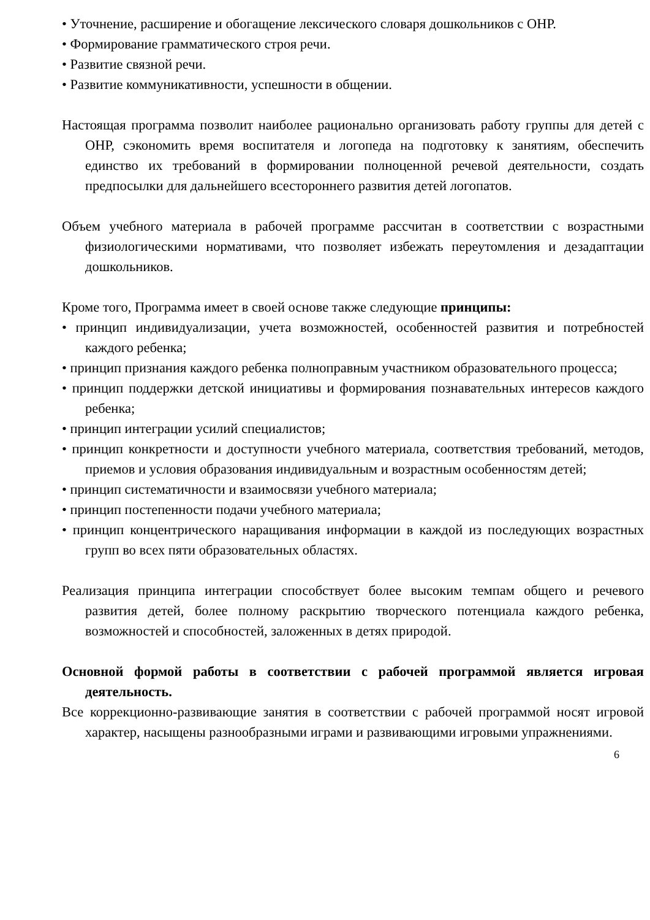• Уточнение, расширение и обогащение лексического словаря дошкольников с ОНР.
• Формирование грамматического строя речи.
• Развитие связной речи.
• Развитие коммуникативности, успешности в общении.
Настоящая программа позволит наиболее рационально организовать работу группы для детей с ОНР, сэкономить время воспитателя и логопеда на подготовку к занятиям, обеспечить единство их требований в формировании полноценной речевой деятельности, создать предпосылки для дальнейшего всестороннего развития детей логопатов.
Объем учебного материала в рабочей программе рассчитан в соответствии с возрастными физиологическими нормативами, что позволяет избежать переутомления и дезадаптации дошкольников.
Кроме того, Программа имеет в своей основе также следующие принципы:
• принцип индивидуализации, учета возможностей, особенностей развития и потребностей каждого ребенка;
• принцип признания каждого ребенка полноправным участником образовательного процесса;
• принцип поддержки детской инициативы и формирования познавательных интересов каждого ребенка;
• принцип интеграции усилий специалистов;
• принцип конкретности и доступности учебного материала, соответствия требований, методов, приемов и условия образования индивидуальным и возрастным особенностям детей;
• принцип систематичности и взаимосвязи учебного материала;
• принцип постепенности подачи учебного материала;
• принцип концентрического наращивания информации в каждой из последующих возрастных групп во всех пяти образовательных областях.
Реализация принципа интеграции способствует более высоким темпам общего и речевого развития детей, более полному раскрытию творческого потенциала каждого ребенка, возможностей и способностей, заложенных в детях природой.
Основной формой работы в соответствии с рабочей программой является игровая деятельность.
Все коррекционно-развивающие занятия в соответствии с рабочей программой носят игровой характер, насыщены разнообразными играми и развивающими игровыми упражнениями.
6